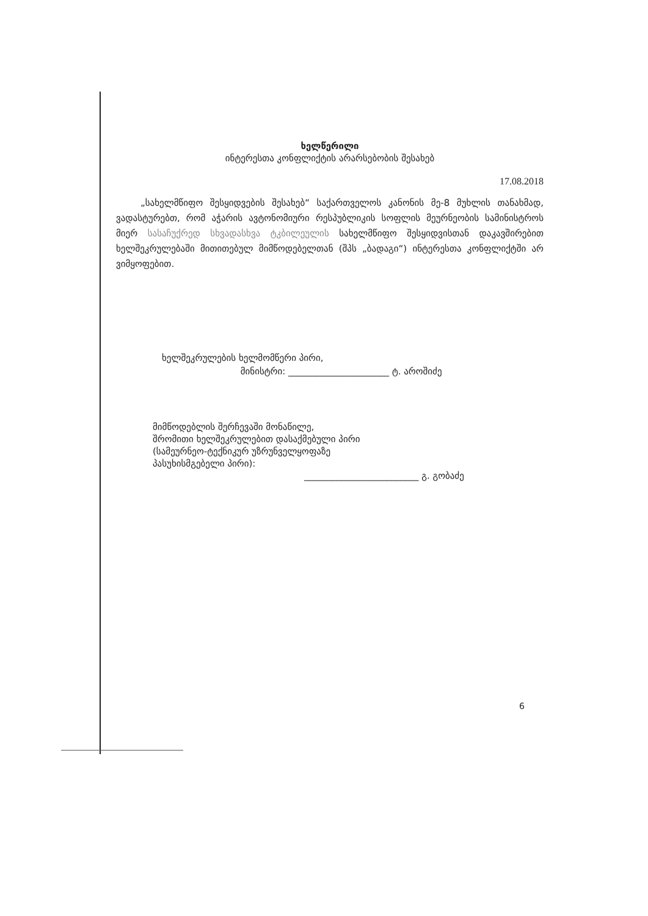ხელწერილი
ინტერესთა კონფლიქტის არარსებობის შესახებ
17.08.2018
„სახელმწიფო შესყიდვების შესახებ“ საქართველოს კანონის მე-8 მუხლის თანახმად, ვადასტურებთ, რომ აჭარის ავტონომიური რესპუბლიკის სოფლის მეურნეობის სამინისტროს მიერ სასაჩუქრედ სხვადასხვა ტკბილეულის სახელმწიფო შესყიდვისთან დაკავშირებით ხელშეკრულებაში მითითებულ მიმწოდებელთან (შპს „ბადაგი“) ინტერესთა კონფლიქტში არ ვიმყოფებით.
ხელშეკრულების ხელმომწერი პირი,
მინისტრი: ______________________ ტ. აროშიძე
მიმწოდებლის შერჩევაში მონაწილე,
შრომითი ხელშეკრულებით დასაქმებული პირი
(სამეურნეო-ტექნიკურ უზრუნველყოფაზე
პასუხისმგებელი პირი):
_________________________ გ. გობაძე
6